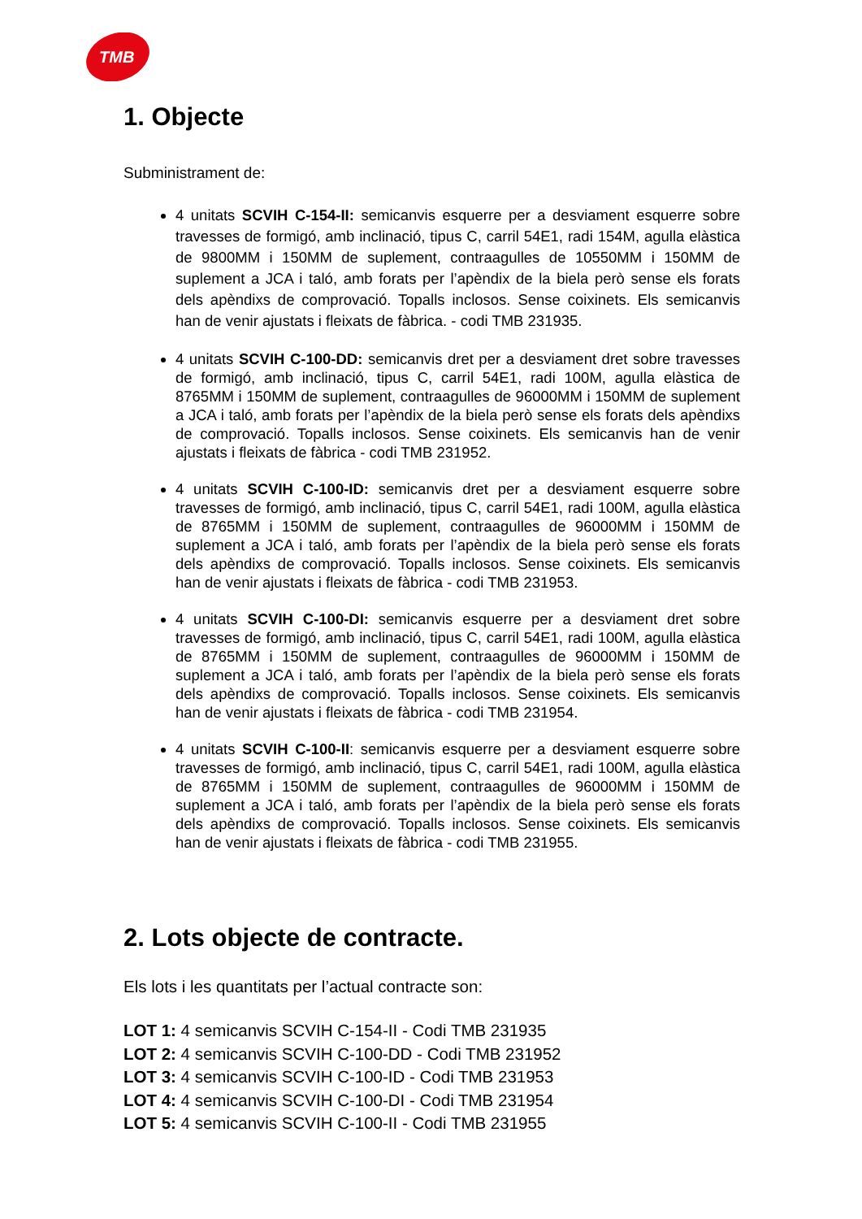TMB
1. Objecte
Subministrament de:
4 unitats SCVIH C-154-II: semicanvis esquerre per a desviament esquerre sobre travesses de formigó, amb inclinació, tipus C, carril 54E1, radi 154M, agulla elàstica de 9800MM i 150MM de suplement, contraagulles de 10550MM i 150MM de suplement a JCA i taló, amb forats per l’apèndix de la biela però sense els forats dels apèndixs de comprovació. Topalls inclosos. Sense coixinets. Els semicanvis han de venir ajustats i fleixats de fàbrica. - codi TMB 231935.
4 unitats SCVIH C-100-DD: semicanvis dret per a desviament dret sobre travesses de formigó, amb inclinació, tipus C, carril 54E1, radi 100M, agulla elàstica de 8765MM i 150MM de suplement, contraagulles de 96000MM i 150MM de suplement a JCA i taló, amb forats per l’apèndix de la biela però sense els forats dels apèndixs de comprovació. Topalls inclosos. Sense coixinets. Els semicanvis han de venir ajustats i fleixats de fàbrica - codi TMB 231952.
4 unitats SCVIH C-100-ID: semicanvis dret per a desviament esquerre sobre travesses de formigó, amb inclinació, tipus C, carril 54E1, radi 100M, agulla elàstica de 8765MM i 150MM de suplement, contraagulles de 96000MM i 150MM de suplement a JCA i taló, amb forats per l’apèndix de la biela però sense els forats dels apèndixs de comprovació. Topalls inclosos. Sense coixinets. Els semicanvis han de venir ajustats i fleixats de fàbrica - codi TMB 231953.
4 unitats SCVIH C-100-DI: semicanvis esquerre per a desviament dret sobre travesses de formigó, amb inclinació, tipus C, carril 54E1, radi 100M, agulla elàstica de 8765MM i 150MM de suplement, contraagulles de 96000MM i 150MM de suplement a JCA i taló, amb forats per l’apèndix de la biela però sense els forats dels apèndixs de comprovació. Topalls inclosos. Sense coixinets. Els semicanvis han de venir ajustats i fleixats de fàbrica - codi TMB 231954.
4 unitats SCVIH C-100-II: semicanvis esquerre per a desviament esquerre sobre travesses de formigó, amb inclinació, tipus C, carril 54E1, radi 100M, agulla elàstica de 8765MM i 150MM de suplement, contraagulles de 96000MM i 150MM de suplement a JCA i taló, amb forats per l’apèndix de la biela però sense els forats dels apèndixs de comprovació. Topalls inclosos. Sense coixinets. Els semicanvis han de venir ajustats i fleixats de fàbrica - codi TMB 231955.
2. Lots objecte de contracte.
Els lots i les quantitats per l’actual contracte son:
LOT 1: 4 semicanvis SCVIH C-154-II - Codi TMB 231935
LOT 2: 4 semicanvis SCVIH C-100-DD - Codi TMB 231952
LOT 3: 4 semicanvis SCVIH C-100-ID - Codi TMB 231953
LOT 4: 4 semicanvis SCVIH C-100-DI - Codi TMB 231954
LOT 5: 4 semicanvis SCVIH C-100-II - Codi TMB 231955